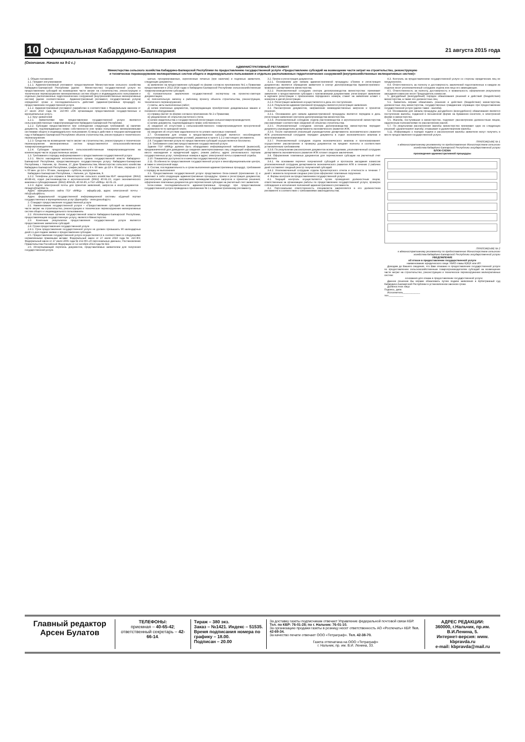10 Официальная Кабардино-Балкария 21 августа 2015 года
(Окончание. Начало на 9-й с.)
АДМИНИСТРАТИВНЫЙ РЕГЛАМЕНТ
Министерства сельского хозяйства Кабардино-Балкарской Республики по предоставлению государственной услуги «Предоставление субсидий на возмещение части затрат на строительство, реконструкцию
и техническое перевооружение мелиоративных систем общего и индивидуального пользования и отдельно расположенных гидротехнических сооружений (внутрихозяйственных мелиоративных систем)»
1. Общие положения
1.1. Предмет регулирования
1.1.1. Административный регламент предоставления Министерством сельского хозяйства Кабардино-Балкарской Республики (далее - Министерство) государственной услуги по предоставлению субсидий на возмещение части затрат на строительство, реконструкцию и техническое перевооружение мелиоративных систем общего и индивидуального пользования и отдельно расположенных гидротехнических сооружений (внутрихозяйственных мелиоративных систем) (далее соответственно - Административный регламент, государственная услуга) определяет сроки и последовательность действий (административных процедур) по предоставлению государственной услуги.
1.1.2. Административный регламент разработан в соответствии с Федеральным законом от 27 июля 2010 года № 210-ФЗ «Об организации предоставления государственных и муниципальных услуг».
1.2. Круг заявителей
1.2.1. Заявителями при предоставлении государственной услуги являются сельскохозяйственные товаропроизводители Кабардино-Балкарской Республики.
1.2.2. Субсидии предоставляются при соблюдении следующих требований: а) наличие документа, подтверждающего право собственности или право пользования мелиоративными системами общего и индивидуального пользования; б) ввод в действие в текущем календарном году в Кабардино-Балкарской Республике объекта строительства, реконструкции и технического перевооружения.
1.2.3. Средства на возмещение части затрат на строительство, реконструкцию и техническое перевооружение мелиоративных систем предоставляются сельскохозяйственным товаропроизводителям.
1.2.4. Субсидии предоставляются сельскохозяйственным товаропроизводителям на компенсацию части осуществленных затрат.
1.3. Требования к порядку информирования о предоставлении государственной услуги
1.3.1. Место нахождения исполнительного органа государственной власти Кабардино-Балкарской Республики, предоставляющего государственную услугу: Кабардино-Балкарская Республика, г. Нальчик, пр. Ленина, 27, Дом Правительства, Министерство сельского хозяйства Кабардино-Балкарской Республики; график работы: с 9 ч. 00 мин. до 18 ч. 00 мин., перерыв с 13 ч. 00 мин. до 14 ч. 00 мин., выходные - суббота, воскресенье.
Кабардино-Балкарская Республика, г. Нальчик, ул. Хуранова, 9.
1.3.2. Телефоны для справок в Министерстве сельского хозяйства КБР: канцелярия: (8662) 40-88-41; отдел растениеводства и агротехнологий: (8662) 40-91-15; отдел экономического анализа и субсидирования: (8662) 406626, 40-66-85, в ГБУ «МФЦ»: 42-01-21.
1.3.3. Адрес электронной почты для принятия заявлений, запросов и иной документов - minagro@rambler.ru.
Адрес официального сайта ГБУ «МФЦ» - мфцкбр.рф, адрес электронной почты - mfc@usluqikbr.ru.
Адрес федеральной государственной информационной системы «Единый портал государственных и муниципальных услуг (функций)» - www.gosuslugi.ru.
2. Стандарт предоставления государственной услуги
2.1. Наименование государственной услуги – «Предоставление субсидий на возмещение части затрат на строительство, реконструкцию и техническое перевооружение мелиоративных систем общего и индивидуального пользования».
2.2. Исполнительным органом государственной власти Кабардино-Балкарской Республики, предоставляющим государственную услугу, является Министерство.
2.3. Конечным результатом предоставления государственной услуги является предоставление заявителю субсидий.
2.4. Сроки предоставления государственной услуги
2.4.1. Срок предоставления государственной услуги не должен превышать 90 календарных дней со дня подачи заявки о предоставлении субсидии.
2.5. Предоставление государственной услуги осуществляется в соответствии со следующими нормативными правовыми актами: Федеральный закон от 27 июля 2010 года № 210-ФЗ; Федеральный закон от 27 июля 2006 года № 152-ФЗ «О персональных данных»; Постановление Правительства Российской Федерации от 12 октября 2013 года № 922.
2.6. Исчерпывающий перечень документов, представляемых заявителем для получения государственной услуги.
шитые, пронумерованные, скрепленные печатью (при наличии) и подписью заявителя, следующие документы:
а) заявление на предоставление субсидий по форме согласно приложению №1 к Правилам предоставления в 2012-2014 годах в Кабардино-Балкарской Республике сельскохозяйственным товаропроизводителям субсидий;
б) положительное заключение государственной экспертизы на проектно-сметную документацию;
в) пояснительную записку к рабочему проекту объекта строительства, реконструкции, технического перевооружения;
г) сметы, акты выполненных работ;
д) копии платежных документов, подтверждающих приобретение дождевальных машин и поливного оборудования;
е) справку-расчет по форме согласно приложению № 2 к Правилам;
ж) уведомление об открытии расчетного счета;
з) копии свидетельства о государственной регистрации сельхозтоваропроизводителя;
к) копию документа, подтверждающего право собственности;
л) сведения об отсутствии у сельскохозяйственного товаропроизводителя просроченной задолженности по арендной плате;
м) сведения об отсутствии задолженности по уплате налоговых платежей.
2.7. Основанием для отказа в предоставлении субсидий является: несоблюдение сельхозтоваропроизводителями условий, указанных в пункте 1.2.2 настоящего регламента.
2.8. Государственная услуга по предоставлению субсидий осуществляется бесплатно.
2.9. Требования к местам предоставления государственной услуги.
Здание ГБУ «МФЦ» должно быть оборудовано информационной табличкой (вывеской), предназначенной для доведения до сведения заинтересованных лиц следующей информации: место нахождения и юридический адрес; режим работы; адрес регионального портала государственных услуг; телефонные номера и адрес электронной почты справочной службы.
2.10. Показатели доступности и качества государственной услуги.
2.11. Особенности предоставления государственной услуги в многофункциональном центре, а также в электронной виде.
3. Состав, последовательность и сроки выполнения административных процедур, требования к порядку их выполнения
3.1. Предоставление государственной услуги представлено блок-схемой (приложение 1) и включает в себя следующие административные процедуры: прием и регистрация документов; рассмотрение документов, направление межведомственных запросов и принятие решения; оформление платежных документов для перечисления субсидии на расчетный счет заявителя.
Блок-схема последовательности административных процедур при предоставлении государственной услуги приведена в приложении № 1 к Административному регламенту.
3.2. Прием и регистрация документов.
3.2.1. Основанием для начала административной процедуры «Прием и регистрация документов» является обращение заявителя в сектор делопроизводства Административно-правового департамента министерства.
3.2.2. Уполномоченный сотрудник сектора делопроизводства министерства: принимает заявление о предоставлении субсидии с прилагаемыми документами; регистрирует заявление в журнале регистрации с присвоением порядкового номера; ставит на заявлении штамп с номером и датой регистрации.
3.2.3. Регистрация заявления осуществляется в день его поступления.
3.2.4. Результатом административной процедуры является регистрация заявления.
3.3. Рассмотрение документов, направление межведомственных запросов и принятие решения.
3.3.1. Основанием для начала административной процедуры является передача в день регистрации заявления сектором делопроизводства министерства.
3.3.4. Уполномоченный сотрудник отдела растениеводства и агротехнологий министерства рассматривает соответствие сведений об объектах строительства.
3.3.5. Уполномоченный сотрудник сектора делопроизводства министерства передает документы руководителю департамента экономического развития АПК.
3.3.6. После наложения резолюций руководителем департамента экономического развития АПК уполномоченный сотрудник передает документы в отдел экономического анализа и прогнозирования.
3.3.7. Уполномоченный сотрудник отдела экономического анализа и прогнозирования: осуществляет рассмотрение и проверку документов на предмет полноты и соответствия установленным требованиям.
3.3.8. По результатам рассмотрения документов всеми отделами, уполномоченный сотрудник департамента экономического развития АПК готовит сводное заключение.
3.4. Оформление платежных документов для перечисления субсидии на расчетный счет заявителя.
3.4.1. На основании перечня получателей субсидий и протокола заседания комиссии уполномоченный сотрудник департамента экономического развития АПК в течение 2 рабочих дней составляет сводный реестр получателей субсидий.
3.4.2. Уполномоченный сотрудник отдела бухгалтерского отчета и отчетности в течение 7 дней с момента получения сводных реестров оформляет платежные поручения.
4. Формы контроля за предоставлением государственной услуги
4.1. Текущий контроль осуществляется путем проведения должностным лицом, ответственным за организацию работы по предоставлению государственной услуги, проверок соблюдения и исполнения положений административного регламента.
4.2. Персональная ответственность специалиста закрепляется в его должностном регламенте в соответствии с требованиями законодательства.
4.3. Контроль за предоставлением государственной услуги со стороны юридических лиц не предусмотрен.
4.4. Ответственность за полноту и достоверность заключений подготовленных в каждом из отделов несет уполномоченный сотрудник отдела или лицо его замещающее.
4.5. Ответственность за полноту, достоверность и правильность оформления результатов заседания комиссии несет Председатель комиссии.
5. Досудебный (внесудебный) порядок обжалования решений и действий (бездействия) министерства, а также его должностных лиц
5.1. Заявитель вправе обжаловать решения и действия (бездействие) министерства, должностных лиц министерства, государственных гражданских служащих при предоставлении государственной услуги (далее также - жалоба).
5.4. Основанием для начала процедуры досудебного (внесудебного) обжалования является поступление жалобы, поданной в письменной форме на бумажном носителе, в электронной форме в министерство.
5.5. Жалоба, поступившая в министерство, подлежит рассмотрению должностным лицом, наделенным полномочиями по рассмотрению жалоб.
5.7. По результатам рассмотрения жалобы министерство принимает одно из следующих решений: удовлетворяет жалобу; отказывает в удовлетворении жалобы.
5.11. Информацию о порядке подачи и рассмотрения жалобы заявители могут получить в месте предоставления государственной услуги.
ПРИЛОЖЕНИЕ № 1
к административному регламенту по предоставлению Министерством сельского хозяйства Кабардино-Балкарской Республики государственной услуги
БЛОК-СХЕМА
прохождения административной процедуры
ПРИЛОЖЕНИЕ № 2
к административному регламенту по предоставлению Министерством сельского хозяйства Кабардино-Балкарской Республики государственной услуги
УВЕДОМЛЕНИЕ
об отказе в предоставлении государственной услуги
наименование юридического лица / ФИО главы К(Ф)Х или ИП
Доводим до Вашего сведения, что Вам отказано в предоставлении государственной услуги по предоставлению сельскохозяйственным товаропроизводителям субсидий на возмещение части затрат на строительство, реконструкцию и техническое перевооружение мелиоративных систем:
основания для отказа в предоставлении государственной услуги
Данное решение Вы вправе обжаловать путем подачи заявления в Арбитражный суд Кабардино-Балкарской Республики в установленном законом сроки.
Должностное лицо
Подпись, дата
Исполнитель____________
тел.__________
Главный редактор
Арсен Булатов
ТЕЛЕФОНЫ:
приемная – 40-65-42;
ответственный секретарь – 42-66-14.
Тираж – 380 экз.
Заказ – №1421. Индекс – 51535.
Время подписания номера по графику – 18.00.
Подписан – 20.00
За доставку газеты подписчикам отвечает Управление федеральной почтовой связи КБР.
Тел. по КБР: 76-01-28; по г. Нальчик: 76-01-10.
За организацию продажи газеты в розницу несет ответственность АО «Роспечать» КБР. Тел. 42-69-34.
За качество печати отвечает ООО «Тетраграф». Тел. 42-38-70.
Газета отпечатана на ООО «Тетраграф»
г. Нальчик, пр. им. В.И. Ленина, 33.
АДРЕС РЕДАКЦИИ:
360000, г.Нальчик, пр.им. В.И.Ленина, 5.
Интернет-версия: www. kbpravda.ru
e-mail: kbpravda@mail.ru